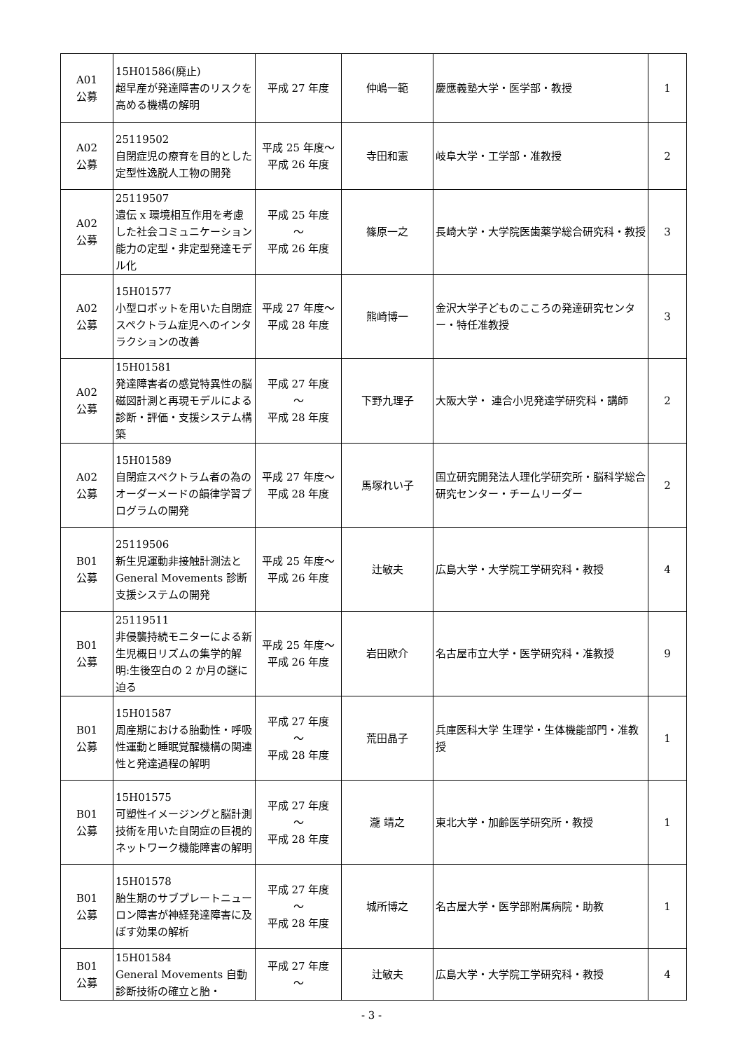| A01 公募 | 15H01586(廃止) 超早産が発達障害のリスクを高める機構の解明 | 平成 27 年度 | 仲嶋一範 | 慶應義塾大学・医学部・教授 | 1 |
| A02 公募 | 25119502 自閉症児の療育を目的とした定型性逸脱人工物の開発 | 平成 25 年度～平成 26 年度 | 寺田和憲 | 岐阜大学・工学部・准教授 | 2 |
| A02 公募 | 25119507 遺伝 x 環境相互作用を考慮した社会コミュニケーション能力の定型・非定型発達モデル化 | 平成 25 年度 ～ 平成 26 年度 | 篠原一之 | 長崎大学・大学院医歯薬学総合研究科・教授 | 3 |
| A02 公募 | 15H01577 小型ロボットを用いた自閉症スペクトラム症児へのインタラクションの改善 | 平成 27 年度～平成 28 年度 | 熊崎博一 | 金沢大学子どものこころの発達研究センター・特任准教授 | 3 |
| A02 公募 | 15H01581 発達障害者の感覚特異性の脳磁図計測と再現モデルによる診断・評価・支援システム構築 | 平成 27 年度 ～ 平成 28 年度 | 下野九理子 | 大阪大学・ 連合小児発達学研究科・講師 | 2 |
| A02 公募 | 15H01589 自閉症スペクトラム者の為のオーダーメードの韻律学習プログラムの開発 | 平成 27 年度～平成 28 年度 | 馬塚れい子 | 国立研究開発法人理化学研究所・脳科学総合研究センター・チームリーダー | 2 |
| B01 公募 | 25119506 新生児運動非接触計測法と General Movements 診断支援システムの開発 | 平成 25 年度～平成 26 年度 | 辻敏夫 | 広島大学・大学院工学研究科・教授 | 4 |
| B01 公募 | 25119511 非侵襲持続モニターによる新生児概日リズムの集学的解明:生後空白の 2 か月の謎に迫る | 平成 25 年度～平成 26 年度 | 岩田欧介 | 名古屋市立大学・医学研究科・准教授 | 9 |
| B01 公募 | 15H01587 周産期における胎動性・呼吸性運動と睡眠覚醒機構の関連性と発達過程の解明 | 平成 27 年度 ～ 平成 28 年度 | 荒田晶子 | 兵庫医科大学 生理学・生体機能部門・准教授 | 1 |
| B01 公募 | 15H01575 可塑性イメージングと脳計測技術を用いた自閉症の巨視的ネットワーク機能障害の解明 | 平成 27 年度 ～ 平成 28 年度 | 瀧 靖之 | 東北大学・加齢医学研究所・教授 | 1 |
| B01 公募 | 15H01578 胎生期のサブプレートニューロン障害が神経発達障害に及ぼす効果の解析 | 平成 27 年度 ～ 平成 28 年度 | 城所博之 | 名古屋大学・医学部附属病院・助教 | 1 |
| B01 公募 | 15H01584 General Movements 自動診断技術の確立と胎・ | 平成 27 年度 ～ | 辻敏夫 | 広島大学・大学院工学研究科・教授 | 4 |
- 3 -